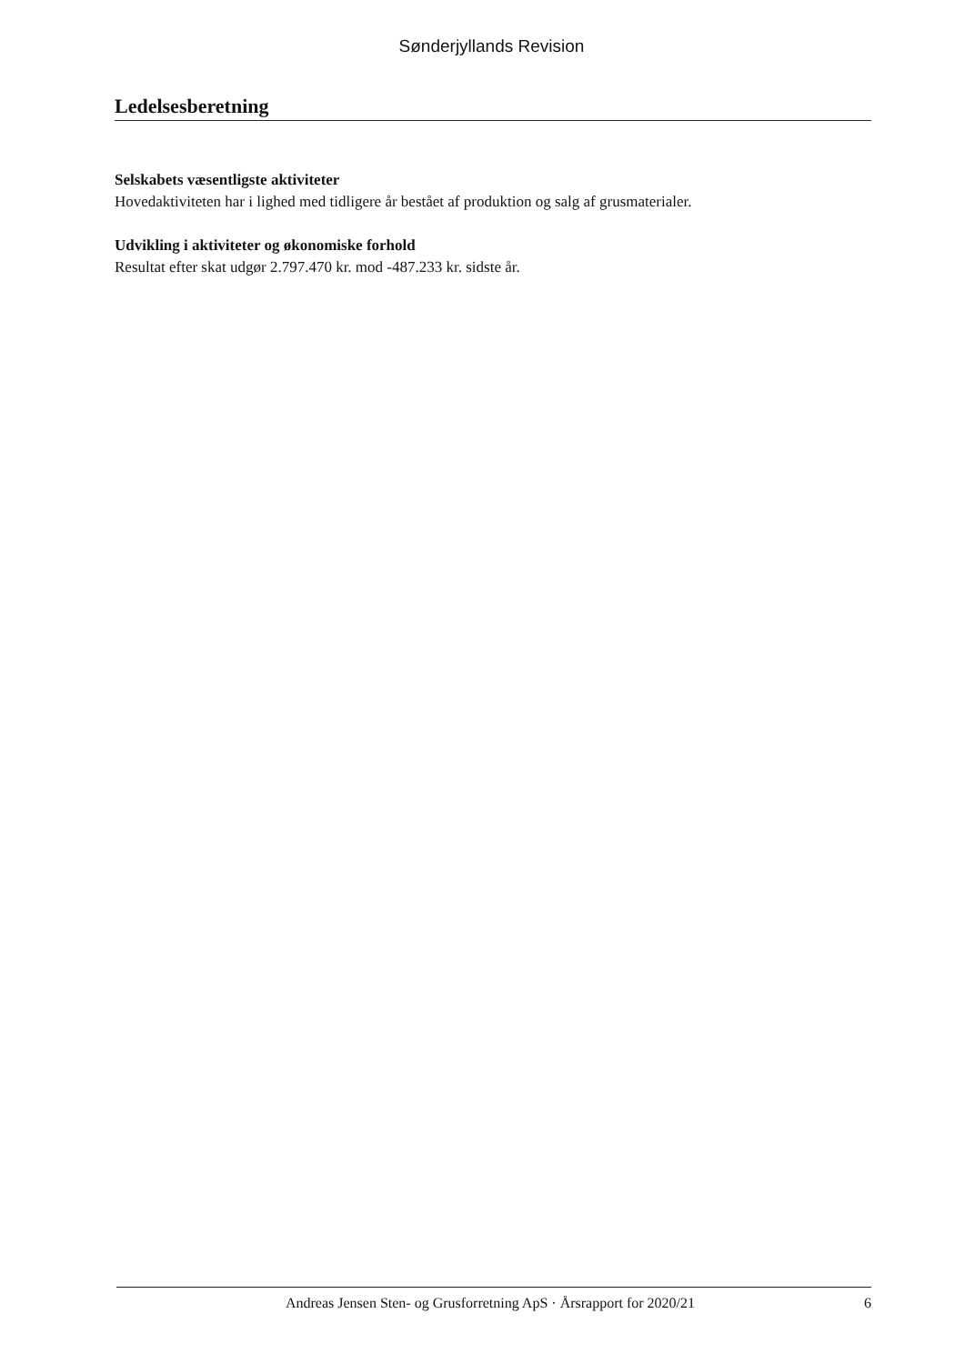Sønderjyllands Revision
Ledelsesberetning
Selskabets væsentligste aktiviteter
Hovedaktiviteten har i lighed med tidligere år bestået af produktion og salg af grusmaterialer.
Udvikling i aktiviteter og økonomiske forhold
Resultat efter skat udgør 2.797.470 kr. mod -487.233 kr. sidste år.
Andreas Jensen Sten- og Grusforretning ApS · Årsrapport for 2020/21 6